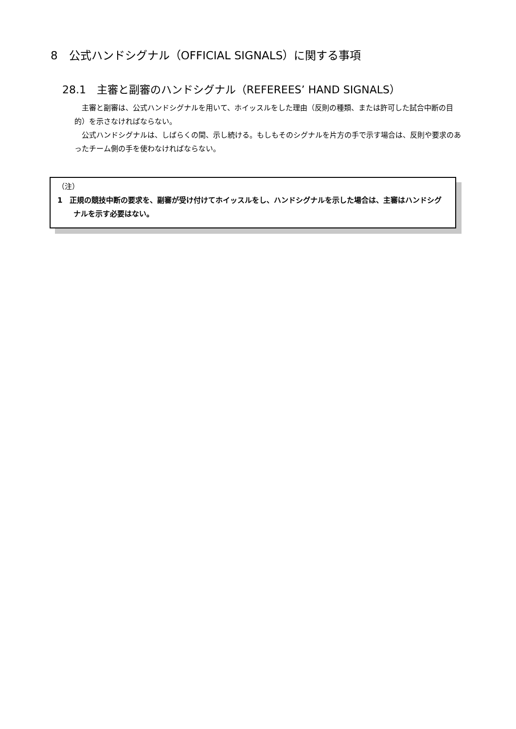8　公式ハンドシグナル（OFFICIAL SIGNALS）に関する事項
28.1　主審と副審のハンドシグナル（REFEREES’ HAND SIGNALS）
主審と副審は、公式ハンドシグナルを用いて、ホイッスルをした理由（反則の種類、または許可した試合中断の目的）を示さなければならない。
公式ハンドシグナルは、しばらくの間、示し続ける。もしもそのシグナルを片方の手で示す場合は、反則や要求のあったチーム側の手を使わなければならない。
（注）
1　正規の競技中断の要求を、副審が受け付けてホイッスルをし、ハンドシグナルを示した場合は、主審はハンドシグナルを示す必要はない。